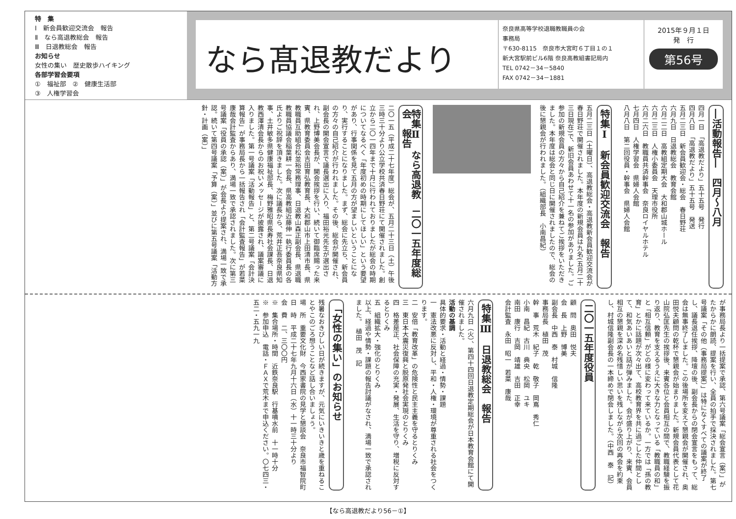特　集
Ⅰ　新会員歓迎交流会　報告
Ⅱ　なら高退教総会　報告
Ⅲ　日退教総会　報告
お知らせ
女性の集い　歴史散歩ハイキング
各部学習会要項
①　福祉部　②　健康生活部
③　人権学習会
なら髙退教だより
奈良県高等学校退職教職員の会
事務局
〒630-8115　奈良市大宮町６丁目１の１
新大宮駅前ビル6階 奈良高教組書記局内
TEL 0742－34－5840
FAX 0742－34－1881
2015年９月１日
発　行
第56号
―活動報告―　四月～八月
四月一日　「高退教だより」五十五号　発行
四月八日　「高退教だより」五十五号　発送
五月二三日　新会員歓迎会・総会　春日野荘
六月九日　日退教総会　教育会館
六月二二日　高教組定期大会　大和郡山城ホール
六月二三日　人権小委員会　天理市役所
六月二六日　教職員共済幹事会　奈良ロイヤルホテル
七月四日　人権学習会　県婦人会館
八月八日　第二回役員・幹事会　県婦人会館
特集Ⅰ　新会員歓迎交流会　報告
五月二三日（土曜日）、高退教総会・高退教新会員歓迎交流会が春日野荘で開催されました。本年度の新規会員は九名(五月二十三日現在)で、新旧会員あわせて十一名の参加がありました。ご参加の新規会員の方々から自己紹介を兼ねてご挨拶をいただきました。本年度は総会と同じ日に開催されましたので、総会の後に懇親会が行われました。（組織部長　小南昌紀）
特集Ⅱ　なら高退教　二〇一五年度総会　報告
二〇一五（平成二十七年度）総会が、五月二十三日（土）午後三時三十分より公立学校共済春日野荘にて開催されました。創立から二〇一四年まで十月に行われておりましたが総会の時期についてなるべく「年度初めの時期にしてほしい」という要望があり、行事関係を見て五月の方が望ましいということになり、実行することになりました。まず、総会に先立ち、新会員の方々の自己紹介が行われました。その後、総会が開催され、副会長の開会宣言で議長選出に入り、福田裕光先生が選出され、上野博美会長が、開会挨拶を行い、続いて御臨席賜った来賓、県教育委員会吉田育弘教育長、大和郡山市上田清市長、県教職員互助組合松並裕常務理事、日退教山森正副会長、県退職教職員協議会稲葉耕一会長、県高教組近藤伸一執行委員長の各氏よりご祝辞を頂きました。次に議長から、荒井正吾奈良県知事、土井敏多県健康福祉部長、梅野雅昭県長寿社会課長、日退教西澤清会長からのお祝いメッセージが披露され、議案審議に入りました。第一号議案「活動報告」と、第二号議案「会計決算報告」が事務局長から一括報告され「会計監査報告」が若菜康哉会計監査からあり、満場一致で承認されました。次に第三号議案「役員の承認（案）」が会長より提案され、満場一致で承認。続いて第四号議案「予算（案）」並びに第五号議案「活動方針・計画（案）」
が事務局長より一括提案で承認、第六号議案「総会宣言（案）」がたからかに朗読、提案を行い、全員の拍手で採決されました。第七号議案「その他（事務局提案）」は特になくすべての議案が終了し、議長退任挨拶、降壇の後、副会長からの閉会宣言をもって、総会は無事終了しました。この後場所を変えて懇親会が開催され、奥田悦夫顧問の乾杯で懇親会が始まりました。新規会員代表として花山院弘匡先生の挨拶後、来賓各位と会員相互の間で、教職経験を振り返り、教育を支えるうえに大きな力となっている「教職員の和」と「相互信頼」がどの様に変わって来ているか。一方では「孫の教育」とかに話題が次々出て、高校教育界を共に過ごした仲間として、和気あいあいと話が弾みました。会が盛り上がり、来賓、会員相互の懇親を深め名残惜しい思いを残しながら次回の再会を約束し、村城信隆副会長の一本締めで閉会しました。（中西　泰　記）
二〇一五年度役員
顧　問　奥田　悦夫
会　長　上野　博美
副会長　中西　泰　村城　信隆
事務局長　植田　茂
幹　事　荒木　紀子　乾　敬子　岡嶌　秀仁
小南　昌紀　古川　典央　松岡　ユキ
南田　康行　吉岡　靖雄　吉田　正幸
会計監査　永田　昭一　若菜　康哉
特集Ⅲ　日退教総会　報告
六月九日（火）、第四十四回日退教定期総会が日本教育会館にて開催されました。
活動の基調
具体的要求・活動と経過・情勢・課題
一　憲法改悪に反対し、平和・人権・環境が尊重される社会をつくります。
二　安倍「教育改革」の危険性と民主主義を守るとりくみ
三　東日本大震災復興と脱原発社会実現のとりくみ
四　格差是正、社会保障の充実・発展、生活を守り、増税に反対するとりくみ
五　組織拡大・強化のとりくみ
以上、経過や情勢・課題の報告討議がなされ、満場一致で承認されました。　植田　茂　記
「女性の集い」のお知らせ
残暑なおきびしい日が続きますが、元気にいきいきと歳を重ねることやこのごろ想うことなど話し合いましょう。
場　所　重要文化財　今西家書院の見学と懇談会　奈良市福智院町
日　時　平成二十七年九月十六日（水）十一時三十分より
会　費　二、三〇〇円
※　集合場所・時間　近鉄奈良駅　行基噴水前　十一時十分
※　参加申込　電話・ＦＡＸで荒木まで申込ください。〇七四三・五二・五九一九
【なら高退教だより56－①】